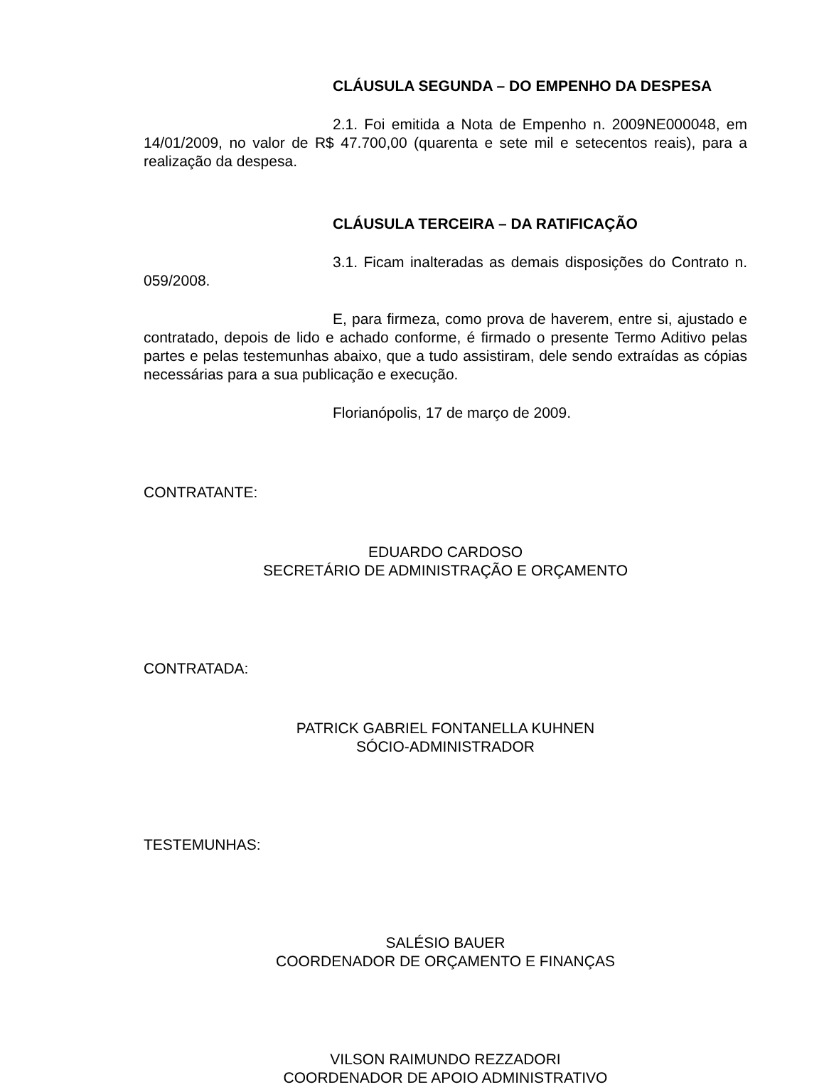CLÁUSULA SEGUNDA – DO EMPENHO DA DESPESA
2.1. Foi emitida a Nota de Empenho n. 2009NE000048, em 14/01/2009, no valor de R$ 47.700,00 (quarenta e sete mil e setecentos reais), para a realização da despesa.
CLÁUSULA TERCEIRA – DA RATIFICAÇÃO
3.1. Ficam inalteradas as demais disposições do Contrato n. 059/2008.
E, para firmeza, como prova de haverem, entre si, ajustado e contratado, depois de lido e achado conforme, é firmado o presente Termo Aditivo pelas partes e pelas testemunhas abaixo, que a tudo assistiram, dele sendo extraídas as cópias necessárias para a sua publicação e execução.
Florianópolis, 17 de março de 2009.
CONTRATANTE:
EDUARDO CARDOSO
SECRETÁRIO DE ADMINISTRAÇÃO E ORÇAMENTO
CONTRATADA:
PATRICK GABRIEL FONTANELLA KUHNEN
SÓCIO-ADMINISTRADOR
TESTEMUNHAS:
SALÉSIO BAUER
COORDENADOR DE ORÇAMENTO E FINANÇAS
VILSON RAIMUNDO REZZADORI
COORDENADOR DE APOIO ADMINISTRATIVO